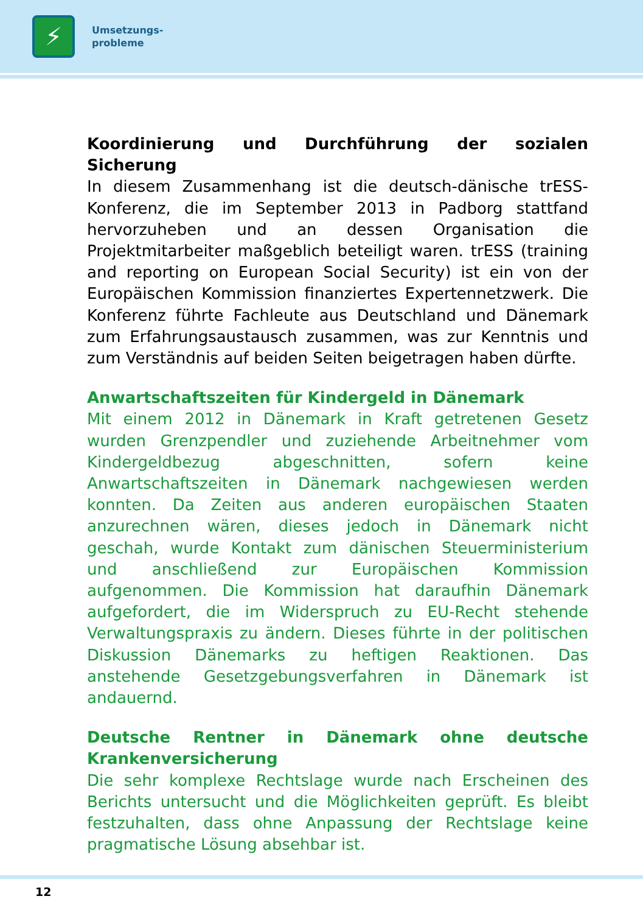⚡
Umsetzungs-
probleme
Koordinierung und Durchführung der sozialen Sicherung
In diesem Zusammenhang ist die deutsch-dänische trESS-Konferenz, die im September 2013 in Padborg stattfand hervorzuheben und an dessen Organisation die Projektmitarbeiter maßgeblich beteiligt waren. trESS (training and reporting on European Social Security) ist ein von der Europäischen Kommission finanziertes Expertennetzwerk. Die Konferenz führte Fachleute aus Deutschland und Dänemark zum Erfahrungsaustausch zusammen, was zur Kenntnis und zum Verständnis auf beiden Seiten beigetragen haben dürfte.
Anwartschaftszeiten für Kindergeld in Dänemark
Mit einem 2012 in Dänemark in Kraft getretenen Gesetz wurden Grenzpendler und zuziehende Arbeitnehmer vom Kindergeldbezug abgeschnitten, sofern keine Anwartschaftszeiten in Dänemark nachgewiesen werden konnten. Da Zeiten aus anderen europäischen Staaten anzurechnen wären, dieses jedoch in Dänemark nicht geschah, wurde Kontakt zum dänischen Steuerministerium und anschließend zur Europäischen Kommission aufgenommen. Die Kommission hat daraufhin Dänemark aufgefordert, die im Widerspruch zu EU-Recht stehende Verwaltungspraxis zu ändern. Dieses führte in der politischen Diskussion Dänemarks zu heftigen Reaktionen. Das anstehende Gesetzgebungsverfahren in Dänemark ist andauernd.
Deutsche Rentner in Dänemark ohne deutsche Krankenversicherung
Die sehr komplexe Rechtslage wurde nach Erscheinen des Berichts untersucht und die Möglichkeiten geprüft. Es bleibt festzuhalten, dass ohne Anpassung der Rechtslage keine pragmatische Lösung absehbar ist.
12